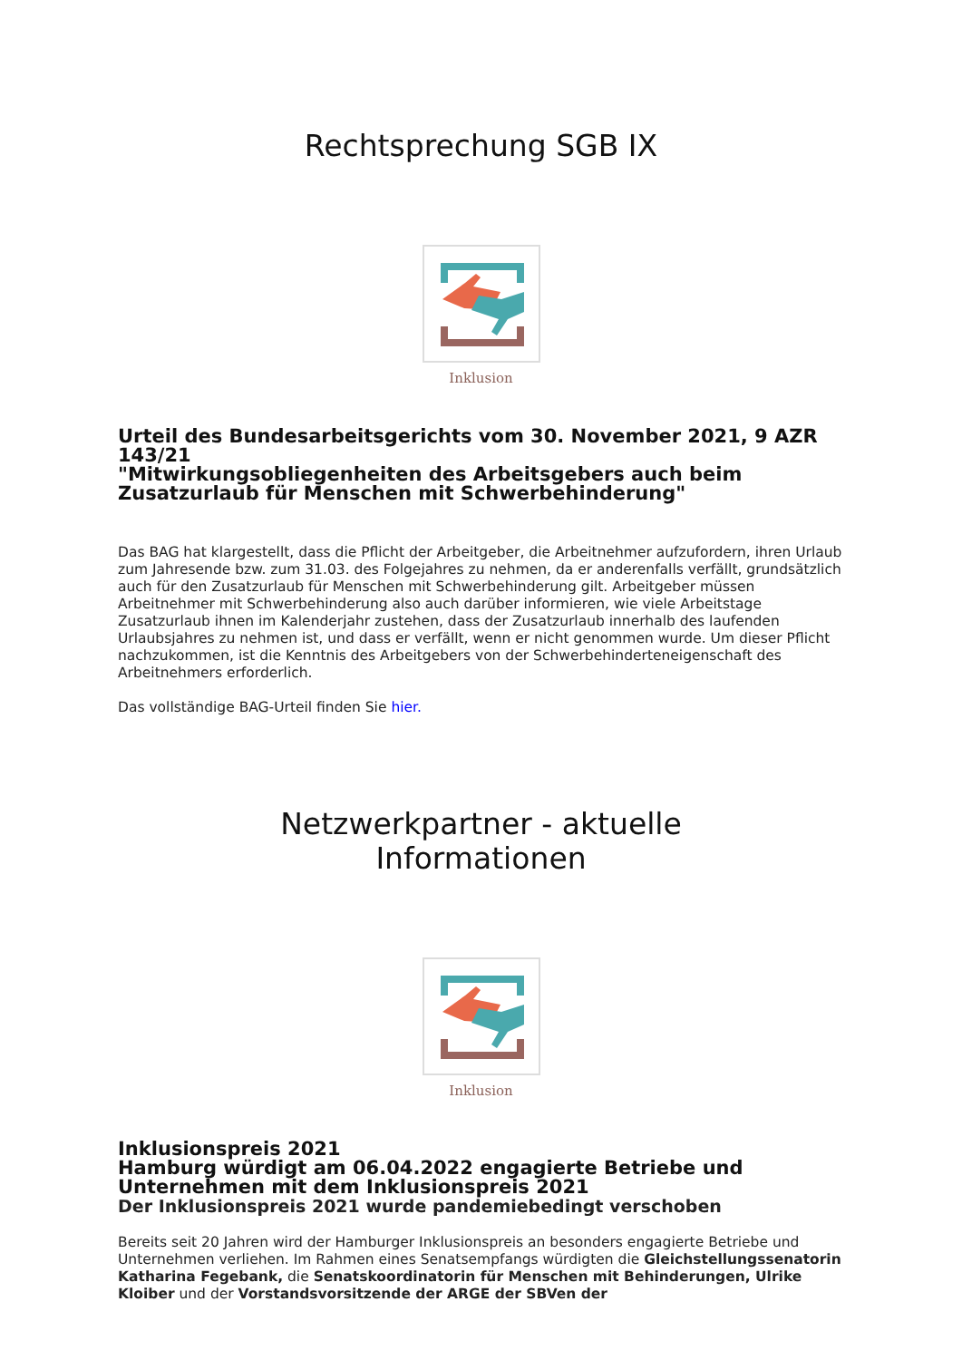Rechtsprechung SGB IX
Inklusion
Urteil des Bundesarbeitsgerichts vom 30. November 2021, 9 AZR 143/21
"Mitwirkungsobliegenheiten des Arbeitsgebers auch beim Zusatzurlaub für Menschen mit Schwerbehinderung"
Das BAG hat klargestellt, dass die Pflicht der Arbeitgeber, die Arbeitnehmer aufzufordern, ihren Urlaub zum Jahresende bzw. zum 31.03. des Folgejahres zu nehmen, da er anderenfalls verfällt, grundsätzlich auch für den Zusatzurlaub für Menschen mit Schwerbehinderung gilt. Arbeitgeber müssen Arbeitnehmer mit Schwerbehinderung also auch darüber informieren, wie viele Arbeitstage Zusatzurlaub ihnen im Kalenderjahr zustehen, dass der Zusatzurlaub innerhalb des laufenden Urlaubsjahres zu nehmen ist, und dass er verfällt, wenn er nicht genommen wurde. Um dieser Pflicht nachzukommen, ist die Kenntnis des Arbeitgebers von der Schwerbehinderteneigenschaft des Arbeitnehmers erforderlich.
Das vollständige BAG-Urteil finden Sie hier.
Netzwerkpartner - aktuelle
Informationen
Inklusion
Inklusionspreis 2021
Hamburg würdigt am 06.04.2022 engagierte Betriebe und Unternehmen mit dem Inklusionspreis 2021
Der Inklusionspreis 2021 wurde pandemiebedingt verschoben
Bereits seit 20 Jahren wird der Hamburger Inklusionspreis an besonders engagierte Betriebe und Unternehmen verliehen. Im Rahmen eines Senatsempfangs würdigten die Gleichstellungssenatorin Katharina Fegebank, die Senatskoordinatorin für Menschen mit Behinderungen, Ulrike Kloiber und der Vorstandsvorsitzende der ARGE der SBVen der